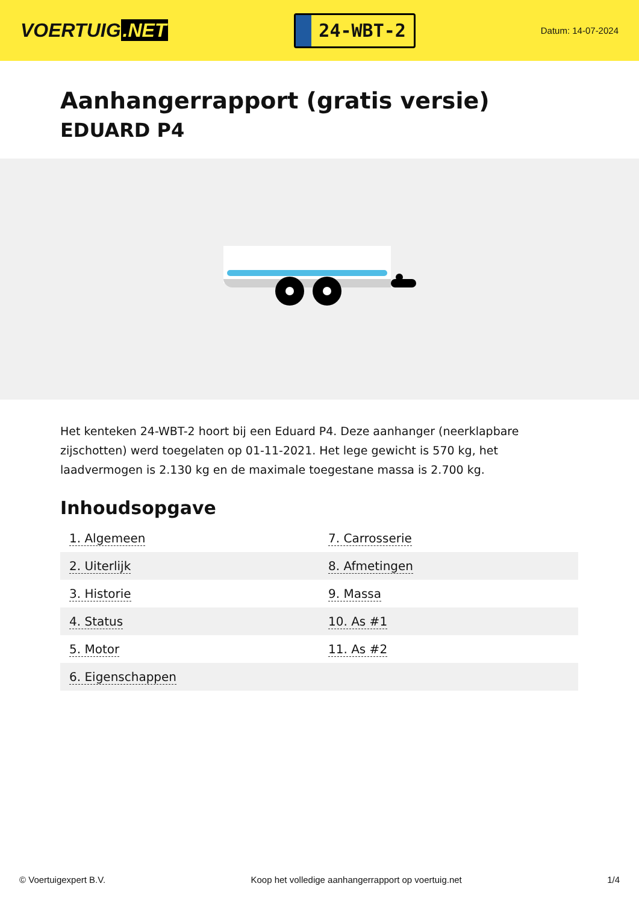VOERTUIG.NET
24-WBT-2
Datum: 14-07-2024
Aanhangerrapport (gratis versie)
EDUARD P4
Het kenteken 24-WBT-2 hoort bij een Eduard P4. Deze aanhanger (neerklapbare zijschotten) werd toegelaten op 01-11-2021. Het lege gewicht is 570 kg, het laadvermogen is 2.130 kg en de maximale toegestane massa is 2.700 kg.
Inhoudsopgave
| 1. Algemeen | 7. Carrosserie |
| 2. Uiterlijk | 8. Afmetingen |
| 3. Historie | 9. Massa |
| 4. Status | 10. As #1 |
| 5. Motor | 11. As #2 |
| 6. Eigenschappen | |
© Voertuigexpert B.V. Koop het volledige aanhangerrapport op voertuig.net 1/4